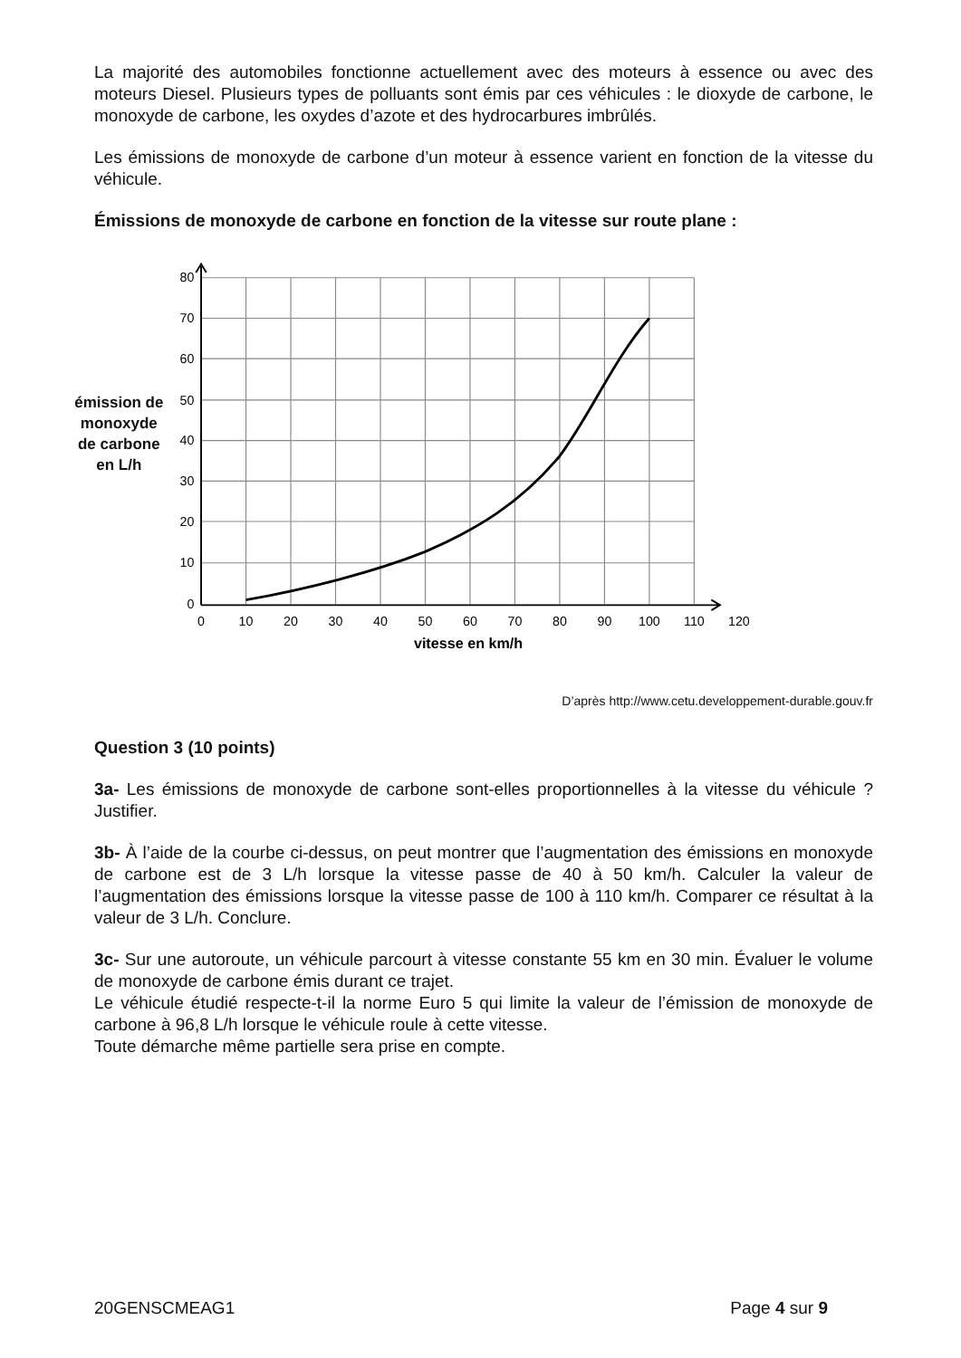La majorité des automobiles fonctionne actuellement avec des moteurs à essence ou avec des moteurs Diesel. Plusieurs types de polluants sont émis par ces véhicules : le dioxyde de carbone, le monoxyde de carbone, les oxydes d’azote et des hydrocarbures imbrûlés.
Les émissions de monoxyde de carbone d’un moteur à essence varient en fonction de la vitesse du véhicule.
Émissions de monoxyde de carbone en fonction de la vitesse sur route plane :
émission de monoxyde de carbone en L/h
80
70
60
50
40
30
20
10
0
0
10
20
30
40
50
60
70
80
90
100
110
120
vitesse en km/h
D’après http://www.cetu.developpement-durable.gouv.fr
Question 3 (10 points)
3a- Les émissions de monoxyde de carbone sont-elles proportionnelles à la vitesse du véhicule ? Justifier.
3b- À l’aide de la courbe ci-dessus, on peut montrer que l’augmentation des émissions en monoxyde de carbone est de 3 L/h lorsque la vitesse passe de 40 à 50 km/h. Calculer la valeur de l’augmentation des émissions lorsque la vitesse passe de 100 à 110 km/h. Comparer ce résultat à la valeur de 3 L/h. Conclure.
3c- Sur une autoroute, un véhicule parcourt à vitesse constante 55 km en 30 min. Évaluer le volume de monoxyde de carbone émis durant ce trajet.
Le véhicule étudié respecte-t-il la norme Euro 5 qui limite la valeur de l’émission de monoxyde de carbone à 96,8 L/h lorsque le véhicule roule à cette vitesse.
Toute démarche même partielle sera prise en compte.
20GENSCMEAG1 Page 4 sur 9